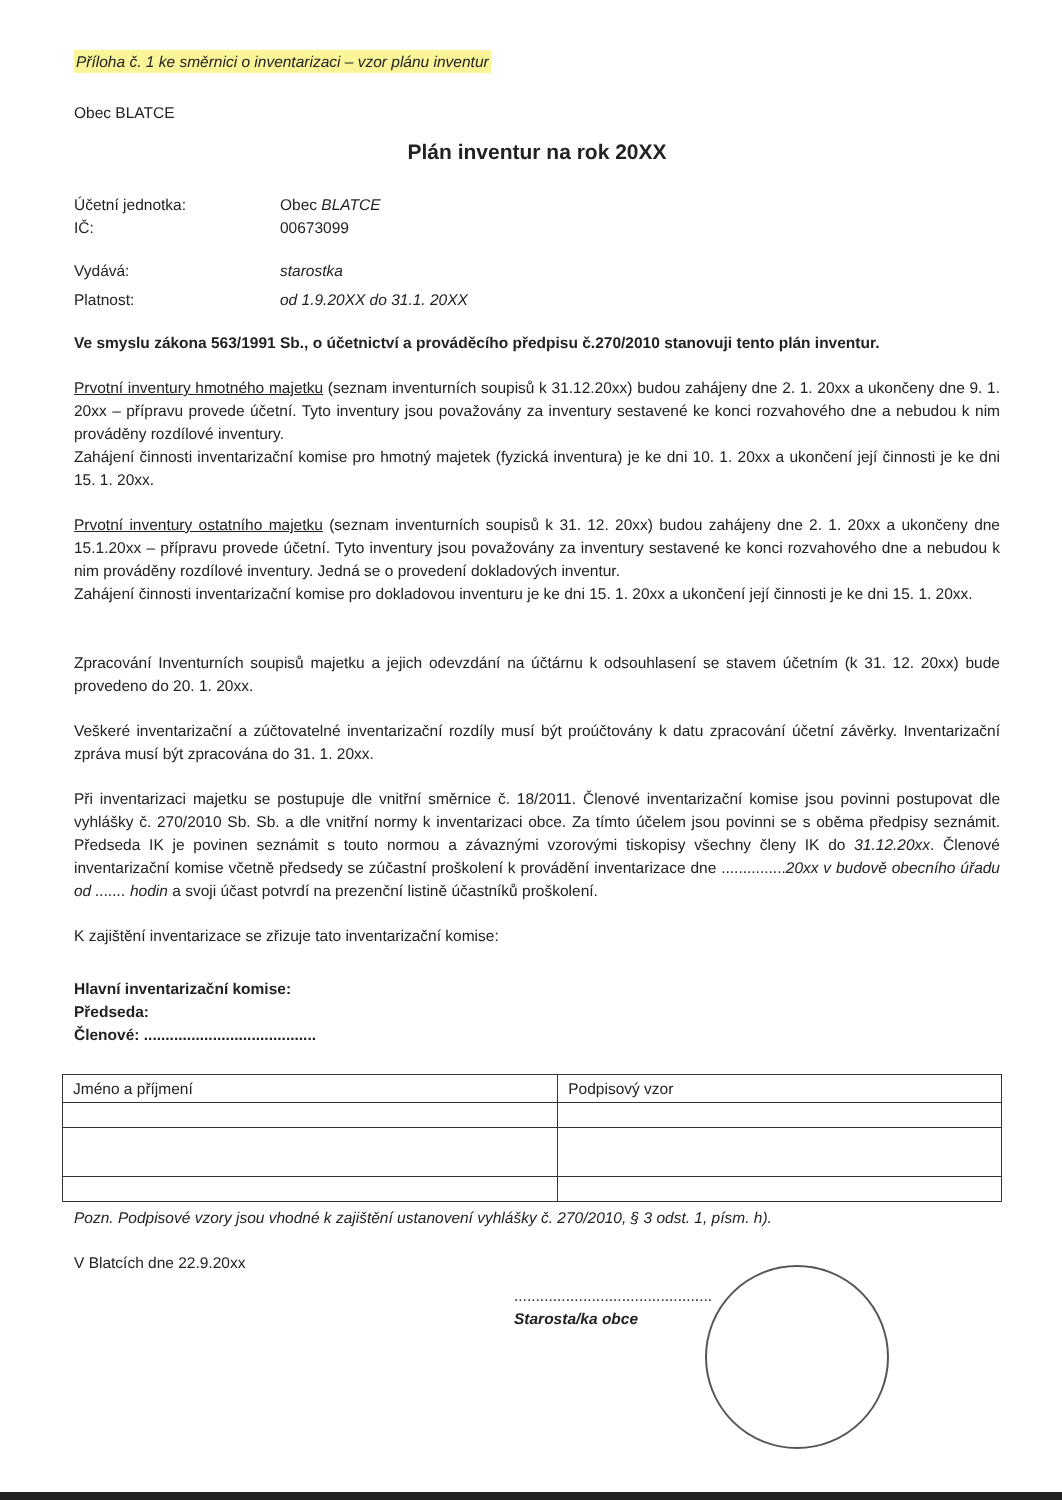Příloha č. 1 ke směrnici o inventarizaci – vzor plánu inventur
Obec BLATCE
Plán inventur na rok 20XX
Účetní jednotka: Obec BLATCE
IČ: 00673099
Vydává: starostka
Platnost: od 1.9.20XX do 31.1. 20XX
Ve smyslu zákona 563/1991 Sb., o účetnictví a prováděcího předpisu č.270/2010 stanovuji tento plán inventur.
Prvotní inventury hmotného majetku (seznam inventurních soupisů k 31.12.20xx) budou zahájeny dne 2. 1. 20xx a ukončeny dne 9. 1. 20xx – přípravu provede účetní. Tyto inventury jsou považovány za inventury sestavené ke konci rozvahového dne a nebudou k nim prováděny rozdílové inventury.
Zahájení činnosti inventarizační komise pro hmotný majetek (fyzická inventura) je ke dni 10. 1. 20xx a ukončení její činnosti je ke dni 15. 1. 20xx.
Prvotní inventury ostatního majetku (seznam inventurních soupisů k 31. 12. 20xx) budou zahájeny dne 2. 1. 20xx a ukončeny dne 15.1.20xx – přípravu provede účetní. Tyto inventury jsou považovány za inventury sestavené ke konci rozvahového dne a nebudou k nim prováděny rozdílové inventury. Jedná se o provedení dokladových inventur.
Zahájení činnosti inventarizační komise pro dokladovou inventuru je ke dni 15. 1. 20xx a ukončení její činnosti je ke dni 15. 1. 20xx.
Zpracování Inventurních soupisů majetku a jejich odevzdání na účtárnu k odsouhlasení se stavem účetním (k 31. 12. 20xx) bude provedeno do 20. 1. 20xx.
Veškeré inventarizační a zúčtovatelné inventarizační rozdíly musí být proúčtovány k datu zpracování účetní závěrky. Inventarizační zpráva musí být zpracována do 31. 1. 20xx.
Při inventarizaci majetku se postupuje dle vnitřní směrnice č. 18/2011. Členové inventarizační komise jsou povinni postupovat dle vyhlášky č. 270/2010 Sb. Sb. a dle vnitřní normy k inventarizaci obce. Za tímto účelem jsou povinni se s oběma předpisy seznámit. Předseda IK je povinen seznámit s touto normou a závaznými vzorovými tiskopisy všechny členy IK do 31.12.20xx. Členové inventarizační komise včetně předsedy se zúčastní proškolení k provádění inventarizace dne ...............20xx v budově obecního úřadu od ....... hodin a svoji účast potvrdí na prezenční listině účastníků proškolení.
K zajištění inventarizace se zřizuje tato inventarizační komise:
Hlavní inventarizační komise:
Předseda:
Členové: ........................................
| Jméno a příjmení | Podpisový vzor |
Pozn. Podpisové vzory jsou vhodné k zajištění ustanovení vyhlášky č. 270/2010, § 3 odst. 1, písm. h).
V Blatcích dne 22.9.20xx
..............................................
Starosta/ka obce